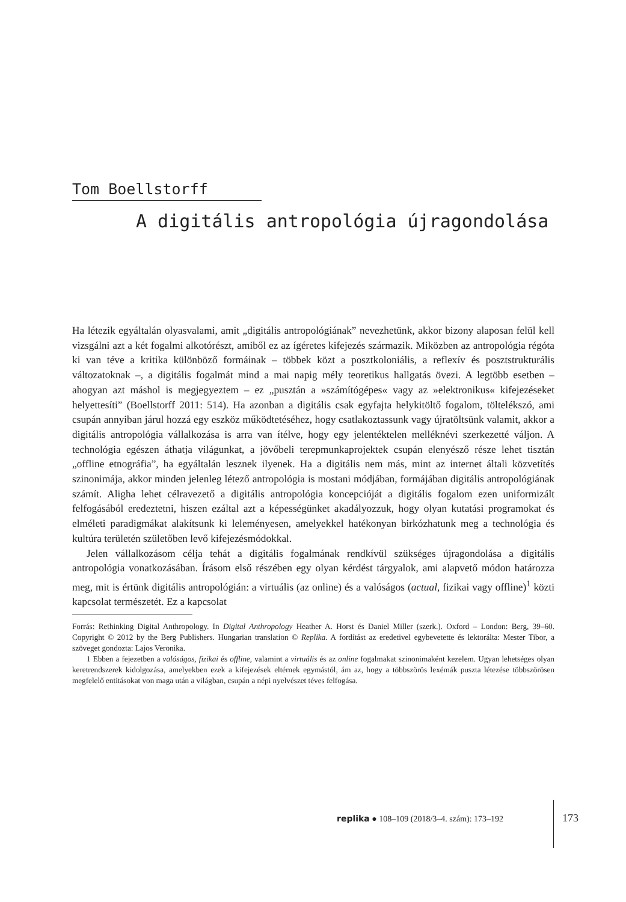Tom Boellstorff
A digitális antropológia újragondolása
Ha létezik egyáltalán olyasvalami, amit „digitális antropológiának” nevezhetünk, akkor bizony alaposan felül kell vizsgálni azt a két fogalmi alkotórészt, amiből ez az ígéretes kifejezés származik. Miközben az antropológia régóta ki van téve a kritika különböző formáinak – többek közt a posztkoloniális, a reflexív és posztstrukturális változatoknak –, a digitális fogalmát mind a mai napig mély teoretikus hallgatás övezi. A legtöbb esetben – ahogyan azt máshol is megjegyeztem – ez „pusztán a »számítógépes« vagy az »elektronikus« kifejezéseket helyettesíti” (Boellstorff 2011: 514). Ha azonban a digitális csak egyfajta helykitöltő fogalom, töltelékszó, ami csupán annyiban járul hozzá egy eszköz működtetéséhez, hogy csatlakoztassunk vagy újratöltsünk valamit, akkor a digitális antropológia vállalkozása is arra van ítélve, hogy egy jelentéktelen melléknévi szerkezetté váljon. A technológia egészen áthatja világunkat, a jövőbeli terepmunkaprojektek csupán elenyésző része lehet tisztán „offline etnográfia”, ha egyáltalán lesznek ilyenek. Ha a digitális nem más, mint az internet általi közvetítés szinonimája, akkor minden jelenleg létező antropológia is mostani módjában, formájában digitális antropológiának számít. Aligha lehet célravezető a digitális antropológia koncepcióját a digitális fogalom ezen uniformizált felfogásából eredeztetni, hiszen ezáltal azt a képességünket akadályozzuk, hogy olyan kutatási programokat és elméleti paradigmákat alakítsunk ki leleményesen, amelyekkel hatékonyan birkózhatunk meg a technológia és kultúra területén születőben levő kifejezésmódokkal.
Jelen vállalkozásom célja tehát a digitális fogalmának rendkívül szükséges újragondolása a digitális antropológia vonatkozásában. Írásom első részében egy olyan kérdést tárgyalok, ami alapvető módon határozza meg, mit is értünk digitális antropológián: a virtuális (az online) és a valóságos (actual, fizikai vagy offline)<sup>1</sup> közti kapcsolat természetét. Ez a kapcsolat
Forrás: Rethinking Digital Anthropology. In Digital Anthropology Heather A. Horst és Daniel Miller (szerk.). Oxford – London: Berg, 39–60. Copyright © 2012 by the Berg Publishers. Hungarian translation © Replika. A fordítást az eredetivel egybevetette és lektorálta: Mester Tibor, a szöveget gondozta: Lajos Veronika.
1 Ebben a fejezetben a valóságos, fizikai és offline, valamint a virtuális és az online fogalmakat szinonimaként kezelem. Ugyan lehetséges olyan keretrendszerek kidolgozása, amelyekben ezek a kifejezések eltérnek egymástól, ám az, hogy a többszörös lexémák puszta létezése többszörösen megfelelő entitásokat von maga után a világban, csupán a népi nyelvészet téves felfogása.
replika ● 108–109 (2018/3–4. szám): 173–192
173